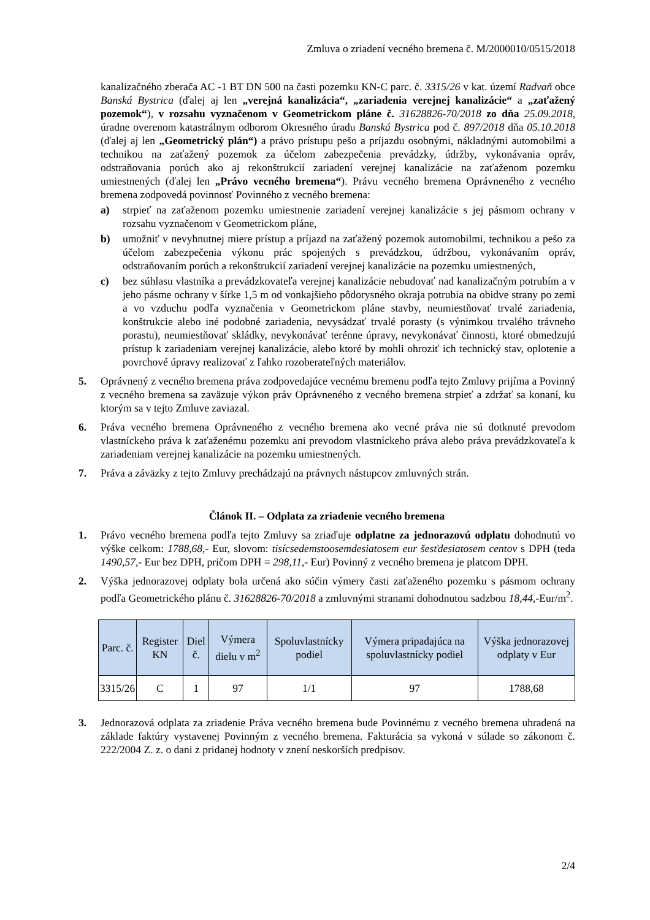Zmluva o zriadení vecného bremena č. M/2000010/0515/2018
kanalizačného zberača AC -1 BT DN 500 na časti pozemku KN-C parc. č. 3315/26 v kat. území Radvaň obce Banská Bystrica (ďalej aj len „verejná kanalizácia“, „zariadenia verejnej kanalizácie“ a „zaťažený pozemok“), v rozsahu vyznačenom v Geometrickom pláne č. 31628826-70/2018 zo dňa 25.09.2018, úradne overenom katastrálnym odborom Okresného úradu Banská Bystrica pod č. 897/2018 dňa 05.10.2018 (ďalej aj len „Geometrický plán“) a právo prístupu pešo a príjazdu osobnými, nákladnými automobilmi a technikou na zaťažený pozemok za účelom zabezpečenia prevádzky, údržby, vykonávania opráv, odstraňovania porúch ako aj rekonštrukcií zariadení verejnej kanalizácie na zaťaženom pozemku umiestnených (ďalej len „Právo vecného bremena“). Právu vecného bremena Oprávneného z vecného bremena zodpovedá povinnosť Povinného z vecného bremena:
a) strpieť na zaťaženom pozemku umiestnenie zariadení verejnej kanalizácie s jej pásmom ochrany v rozsahu vyznačenom v Geometrickom pláne,
b) umožniť v nevyhnutnej miere prístup a príjazd na zaťažený pozemok automobilmi, technikou a pešo za účelom zabezpečenia výkonu prác spojených s prevádzkou, údržbou, vykonávaním opráv, odstraňovaním porúch a rekonštrukcií zariadení verejnej kanalizácie na pozemku umiestnených,
c) bez súhlasu vlastníka a prevádzkovateľa verejnej kanalizácie nebudovať nad kanalizačným potrubím a v jeho pásme ochrany v šírke 1,5 m od vonkajšieho pôdorysného okraja potrubia na obidve strany po zemi a vo vzduchu podľa vyznačenia v Geometrickom pláne stavby, neumiestňovať trvalé zariadenia, konštrukcie alebo iné podobné zariadenia, nevysádzať trvalé porasty (s výnimkou trvalého trávneho porastu), neumiestňovať skládky, nevykonávať terénne úpravy, nevykonávať činnosti, ktoré obmedzujú prístup k zariadeniam verejnej kanalizácie, alebo ktoré by mohli ohroziť ich technický stav, oplotenie a povrchové úpravy realizovať z ľahko rozoberateľných materiálov.
5. Oprávnený z vecného bremena práva zodpovedajúce vecnému bremenu podľa tejto Zmluvy prijíma a Povinný z vecného bremena sa zaväzuje výkon práv Oprávneného z vecného bremena strpieť a zdržať sa konaní, ku ktorým sa v tejto Zmluve zaviazal.
6. Práva vecného bremena Oprávneného z vecného bremena ako vecné práva nie sú dotknuté prevodom vlastníckeho práva k zaťaženému pozemku ani prevodom vlastníckeho práva alebo práva prevádzkovateľa k zariadeniam verejnej kanalizácie na pozemku umiestnených.
7. Práva a záväzky z tejto Zmluvy prechádzajú na právnych nástupcov zmluvných strán.
Článok II. – Odplata za zriadenie vecného bremena
1. Právo vecného bremena podľa tejto Zmluvy sa zriaďuje odplatne za jednorazovú odplatu dohodnutú vo výške celkom: 1788,68,- Eur, slovom: tisícsedemstoosemdesiatosem eur šesťdesiatosem centov s DPH (teda 1490,57,- Eur bez DPH, pričom DPH = 298,11,- Eur) Povinný z vecného bremena je platcom DPH.
2. Výška jednorazovej odplaty bola určená ako súčin výmery časti zaťaženého pozemku s pásmom ochrany podľa Geometrického plánu č. 31628826-70/2018 a zmluvnými stranami dohodnutou sadzbou 18,44,-Eur/m<sup>2</sup>.
| Parc. č. | Register KN | Diel č. | Výmera dielu v m<sup>2</sup> | Spoluvlastnícky podiel | Výmera pripadajúca na spoluvlastnícky podiel | Výška jednorazovej odplaty v Eur |
| --- | --- | --- | --- | --- | --- | --- |
| 3315/26 | C | 1 | 97 | 1/1 | 97 | 1788,68 |
3. Jednorazová odplata za zriadenie Práva vecného bremena bude Povinnému z vecného bremena uhradená na základe faktúry vystavenej Povinným z vecného bremena. Fakturácia sa vykoná v súlade so zákonom č. 222/2004 Z. z. o dani z pridanej hodnoty v znení neskorších predpisov.
2/4